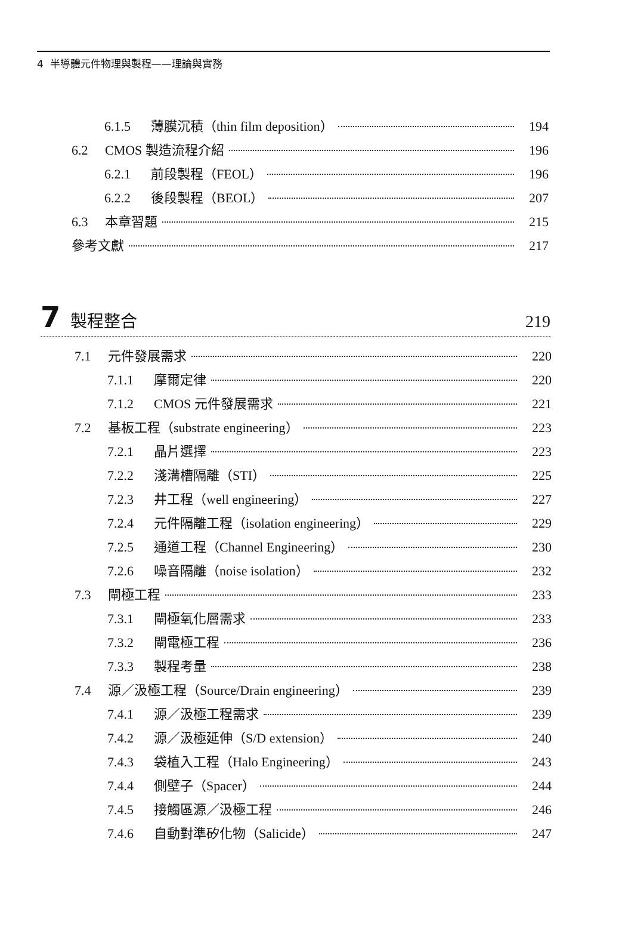4 半導體元件物理與製程——理論與實務
6.1.5 薄膜沉積（thin film deposition） 194
6.2 CMOS 製造流程介紹 196
6.2.1 前段製程（FEOL） 196
6.2.2 後段製程（BEOL） 207
6.3 本章習題 215
參考文獻 217
7 製程整合 219
7.1 元件發展需求 220
7.1.1 摩爾定律 220
7.1.2 CMOS 元件發展需求 221
7.2 基板工程（substrate engineering） 223
7.2.1 晶片選擇 223
7.2.2 淺溝槽隔離（STI） 225
7.2.3 井工程（well engineering） 227
7.2.4 元件隔離工程（isolation engineering） 229
7.2.5 通道工程（Channel Engineering） 230
7.2.6 噪音隔離（noise isolation） 232
7.3 閘極工程 233
7.3.1 閘極氧化層需求 233
7.3.2 閘電極工程 236
7.3.3 製程考量 238
7.4 源／汲極工程（Source/Drain engineering） 239
7.4.1 源／汲極工程需求 239
7.4.2 源／汲極延伸（S/D extension） 240
7.4.3 袋植入工程（Halo Engineering） 243
7.4.4 側壁子（Spacer） 244
7.4.5 接觸區源／汲極工程 246
7.4.6 自動對準矽化物（Salicide） 247